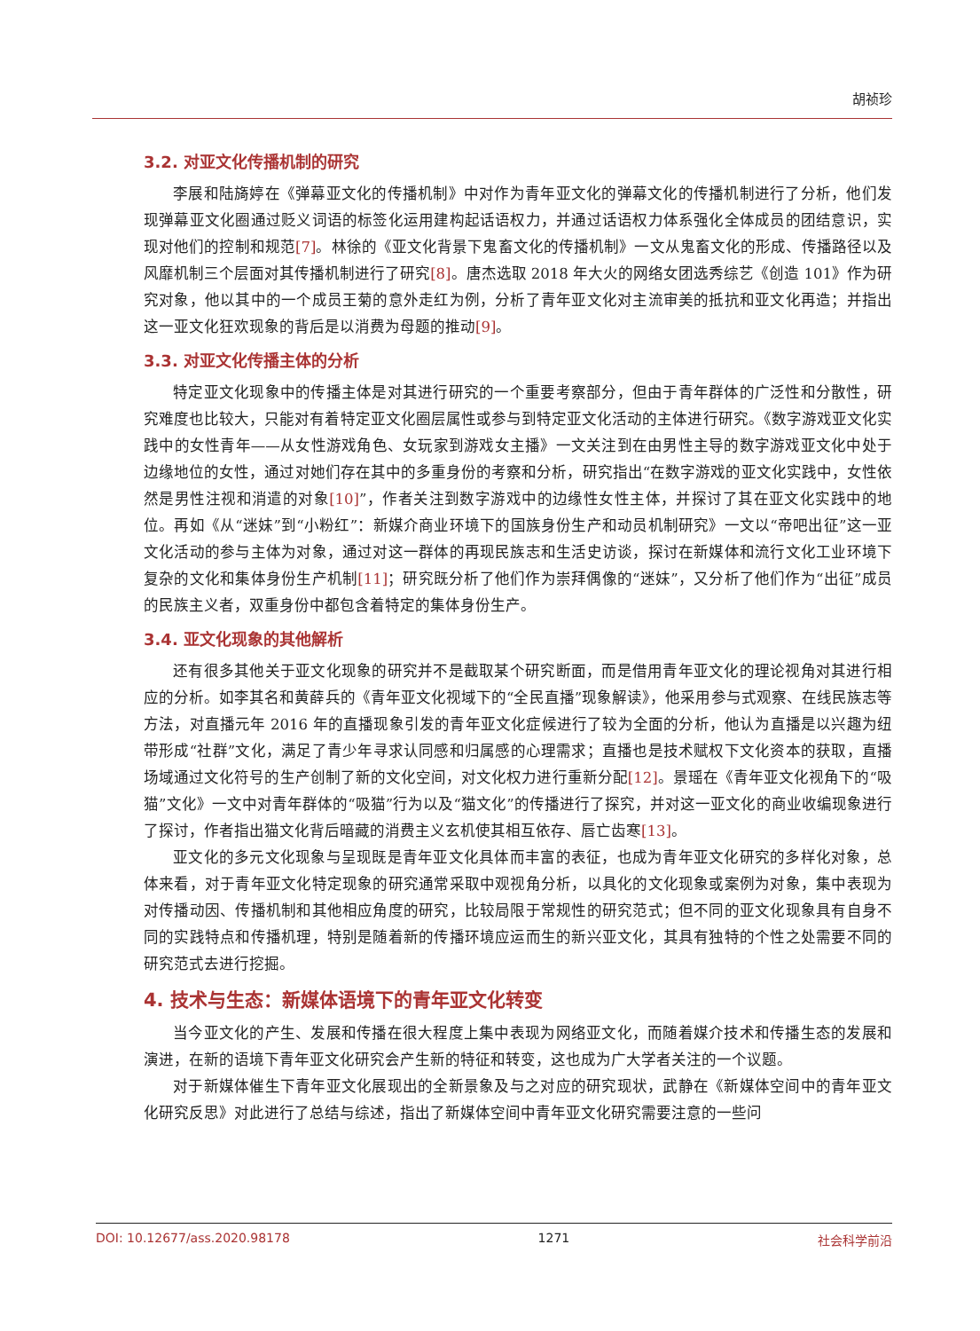胡祯珍
3.2. 对亚文化传播机制的研究
李展和陆旖婷在《弹幕亚文化的传播机制》中对作为青年亚文化的弹幕文化的传播机制进行了分析，他们发现弹幕亚文化圈通过贬义词语的标签化运用建构起话语权力，并通过话语权力体系强化全体成员的团结意识，实现对他们的控制和规范[7]。林徐的《亚文化背景下鬼畜文化的传播机制》一文从鬼畜文化的形成、传播路径以及风靡机制三个层面对其传播机制进行了研究[8]。唐杰选取 2018 年大火的网络女团选秀综艺《创造 101》作为研究对象，他以其中的一个成员王菊的意外走红为例，分析了青年亚文化对主流审美的抵抗和亚文化再造；并指出这一亚文化狂欢现象的背后是以消费为母题的推动[9]。
3.3. 对亚文化传播主体的分析
特定亚文化现象中的传播主体是对其进行研究的一个重要考察部分，但由于青年群体的广泛性和分散性，研究难度也比较大，只能对有着特定亚文化圈层属性或参与到特定亚文化活动的主体进行研究。《数字游戏亚文化实践中的女性青年——从女性游戏角色、女玩家到游戏女主播》一文关注到在由男性主导的数字游戏亚文化中处于边缘地位的女性，通过对她们存在其中的多重身份的考察和分析，研究指出“在数字游戏的亚文化实践中，女性依然是男性注视和消遣的对象[10]”，作者关注到数字游戏中的边缘性女性主体，并探讨了其在亚文化实践中的地位。再如《从“迷妹”到“小粉红”：新媒介商业环境下的国族身份生产和动员机制研究》一文以“帝吧出征”这一亚文化活动的参与主体为对象，通过对这一群体的再现民族志和生活史访谈，探讨在新媒体和流行文化工业环境下复杂的文化和集体身份生产机制[11]；研究既分析了他们作为崇拜偶像的“迷妹”，又分析了他们作为“出征”成员的民族主义者，双重身份中都包含着特定的集体身份生产。
3.4. 亚文化现象的其他解析
还有很多其他关于亚文化现象的研究并不是截取某个研究断面，而是借用青年亚文化的理论视角对其进行相应的分析。如李其名和黄薛兵的《青年亚文化视域下的“全民直播”现象解读》，他采用参与式观察、在线民族志等方法，对直播元年 2016 年的直播现象引发的青年亚文化症候进行了较为全面的分析，他认为直播是以兴趣为纽带形成“社群”文化，满足了青少年寻求认同感和归属感的心理需求；直播也是技术赋权下文化资本的获取，直播场域通过文化符号的生产创制了新的文化空间，对文化权力进行重新分配[12]。景瑶在《青年亚文化视角下的“吸猫”文化》一文中对青年群体的“吸猫”行为以及“猫文化”的传播进行了探究，并对这一亚文化的商业收编现象进行了探讨，作者指出猫文化背后暗藏的消费主义玄机使其相互依存、唇亡齿寒[13]。
亚文化的多元文化现象与呈现既是青年亚文化具体而丰富的表征，也成为青年亚文化研究的多样化对象，总体来看，对于青年亚文化特定现象的研究通常采取中观视角分析，以具化的文化现象或案例为对象，集中表现为对传播动因、传播机制和其他相应角度的研究，比较局限于常规性的研究范式；但不同的亚文化现象具有自身不同的实践特点和传播机理，特别是随着新的传播环境应运而生的新兴亚文化，其具有独特的个性之处需要不同的研究范式去进行挖掘。
4. 技术与生态：新媒体语境下的青年亚文化转变
当今亚文化的产生、发展和传播在很大程度上集中表现为网络亚文化，而随着媒介技术和传播生态的发展和演进，在新的语境下青年亚文化研究会产生新的特征和转变，这也成为广大学者关注的一个议题。
对于新媒体催生下青年亚文化展现出的全新景象及与之对应的研究现状，武静在《新媒体空间中的青年亚文化研究反思》对此进行了总结与综述，指出了新媒体空间中青年亚文化研究需要注意的一些问
DOI: 10.12677/ass.2020.98178 1271 社会科学前沿